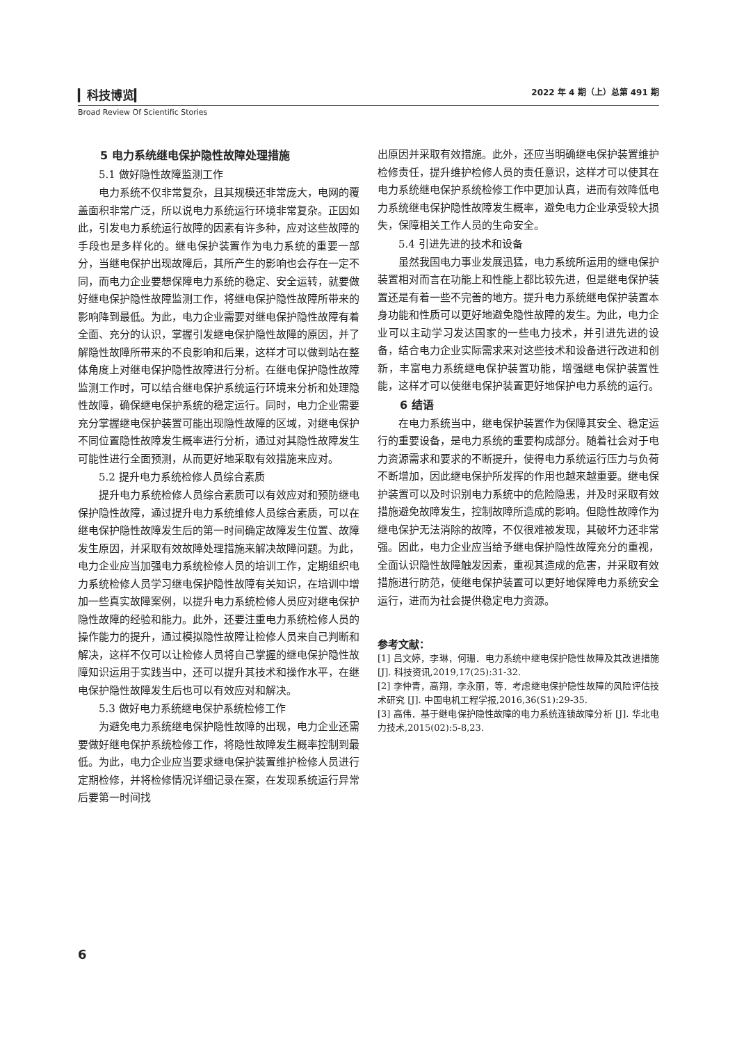▎科技博览▎ 2022 年 4 期（上）总第 491 期
Broad Review Of Scientific Stories
5 电力系统继电保护隐性故障处理措施
5.1 做好隐性故障监测工作
电力系统不仅非常复杂，且其规模还非常庞大，电网的覆盖面积非常广泛，所以说电力系统运行环境非常复杂。正因如此，引发电力系统运行故障的因素有许多种，应对这些故障的手段也是多样化的。继电保护装置作为电力系统的重要一部分，当继电保护出现故障后，其所产生的影响也会存在一定不同，而电力企业要想保障电力系统的稳定、安全运转，就要做好继电保护隐性故障监测工作，将继电保护隐性故障所带来的影响降到最低。为此，电力企业需要对继电保护隐性故障有着全面、充分的认识，掌握引发继电保护隐性故障的原因，并了解隐性故障所带来的不良影响和后果，这样才可以做到站在整体角度上对继电保护隐性故障进行分析。在继电保护隐性故障监测工作时，可以结合继电保护系统运行环境来分析和处理隐性故障，确保继电保护系统的稳定运行。同时，电力企业需要充分掌握继电保护装置可能出现隐性故障的区域，对继电保护不同位置隐性故障发生概率进行分析，通过对其隐性故障发生可能性进行全面预测，从而更好地采取有效措施来应对。
5.2 提升电力系统检修人员综合素质
提升电力系统检修人员综合素质可以有效应对和预防继电保护隐性故障，通过提升电力系统维修人员综合素质，可以在继电保护隐性故障发生后的第一时间确定故障发生位置、故障发生原因，并采取有效故障处理措施来解决故障问题。为此，电力企业应当加强电力系统检修人员的培训工作，定期组织电力系统检修人员学习继电保护隐性故障有关知识，在培训中增加一些真实故障案例，以提升电力系统检修人员应对继电保护隐性故障的经验和能力。此外，还要注重电力系统检修人员的操作能力的提升，通过模拟隐性故障让检修人员来自己判断和解决，这样不仅可以让检修人员将自己掌握的继电保护隐性故障知识运用于实践当中，还可以提升其技术和操作水平，在继电保护隐性故障发生后也可以有效应对和解决。
5.3 做好电力系统继电保护系统检修工作
为避免电力系统继电保护隐性故障的出现，电力企业还需要做好继电保护系统检修工作，将隐性故障发生概率控制到最低。为此，电力企业应当要求继电保护装置维护检修人员进行定期检修，并将检修情况详细记录在案，在发现系统运行异常后要第一时间找
出原因并采取有效措施。此外，还应当明确继电保护装置维护检修责任，提升维护检修人员的责任意识，这样才可以使其在电力系统继电保护系统检修工作中更加认真，进而有效降低电力系统继电保护隐性故障发生概率，避免电力企业承受较大损失，保障相关工作人员的生命安全。
5.4 引进先进的技术和设备
虽然我国电力事业发展迅猛，电力系统所运用的继电保护装置相对而言在功能上和性能上都比较先进，但是继电保护装置还是有着一些不完善的地方。提升电力系统继电保护装置本身功能和性质可以更好地避免隐性故障的发生。为此，电力企业可以主动学习发达国家的一些电力技术，并引进先进的设备，结合电力企业实际需求来对这些技术和设备进行改进和创新，丰富电力系统继电保护装置功能，增强继电保护装置性能，这样才可以使继电保护装置更好地保护电力系统的运行。
6 结语
在电力系统当中，继电保护装置作为保障其安全、稳定运行的重要设备，是电力系统的重要构成部分。随着社会对于电力资源需求和要求的不断提升，使得电力系统运行压力与负荷不断增加，因此继电保护所发挥的作用也越来越重要。继电保护装置可以及时识别电力系统中的危险隐患，并及时采取有效措施避免故障发生，控制故障所造成的影响。但隐性故障作为继电保护无法消除的故障，不仅很难被发现，其破坏力还非常强。因此，电力企业应当给予继电保护隐性故障充分的重视，全面认识隐性故障触发因素，重视其造成的危害，并采取有效措施进行防范，使继电保护装置可以更好地保障电力系统安全运行，进而为社会提供稳定电力资源。
参考文献：
[1] 吕文婷，李琳，何珊．电力系统中继电保护隐性故障及其改进措施 [J]. 科技资讯,2019,17(25):31-32.
[2] 李仲青，高翔，李永丽，等．考虑继电保护隐性故障的风险评估技术研究 [J]. 中国电机工程学报,2016,36(S1):29-35.
[3] 高伟．基于继电保护隐性故障的电力系统连锁故障分析 [J]. 华北电力技术,2015(02):5-8,23.
6